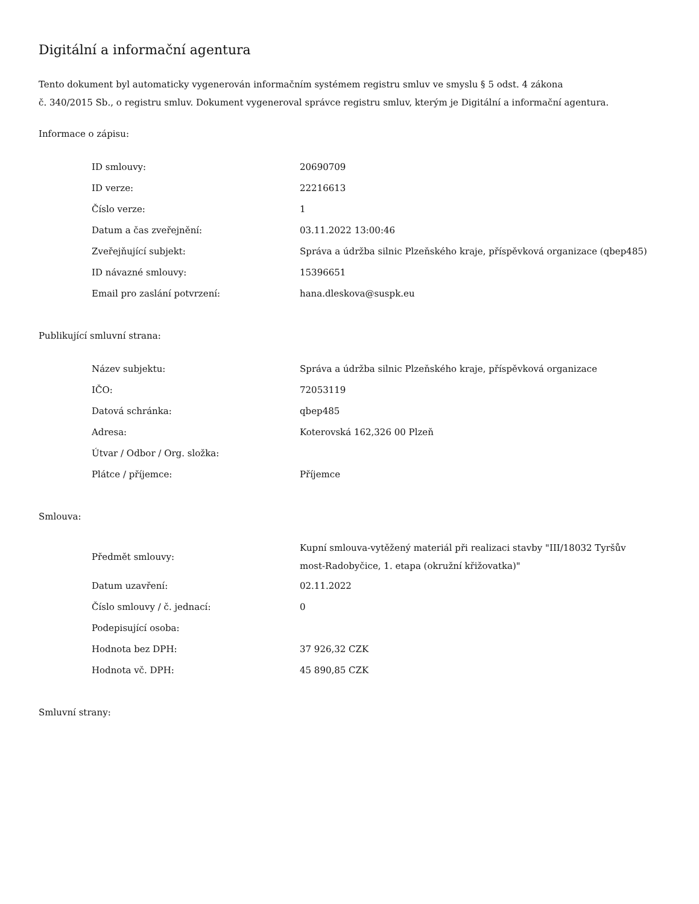Digitální a informační agentura
Tento dokument byl automaticky vygenerován informačním systémem registru smluv ve smyslu § 5 odst. 4 zákona
č. 340/2015 Sb., o registru smluv. Dokument vygeneroval správce registru smluv, kterým je Digitální a informační agentura.
Informace o zápisu:
| ID smlouvy: | 20690709 |
| ID verze: | 22216613 |
| Číslo verze: | 1 |
| Datum a čas zveřejnění: | 03.11.2022 13:00:46 |
| Zveřejňující subjekt: | Správa a údržba silnic Plzeňského kraje, příspěvková organizace (qbep485) |
| ID návazné smlouvy: | 15396651 |
| Email pro zaslání potvrzení: | hana.dleskova@suspk.eu |
Publikující smluvní strana:
| Název subjektu: | Správa a údržba silnic Plzeňského kraje, příspěvková organizace |
| IČO: | 72053119 |
| Datová schránka: | qbep485 |
| Adresa: | Koterovská 162,326 00 Plzeň |
| Útvar / Odbor / Org. složka: | |
| Plátce / příjemce: | Příjemce |
Smlouva:
| Předmět smlouvy: | Kupní smlouva-vytěžený materiál při realizaci stavby "III/18032 Tyršův most-Radobyčice, 1. etapa (okružní křižovatka)" |
| Datum uzavření: | 02.11.2022 |
| Číslo smlouvy / č. jednací: | 0 |
| Podepisující osoba: | |
| Hodnota bez DPH: | 37 926,32 CZK |
| Hodnota vč. DPH: | 45 890,85 CZK |
Smluvní strany: